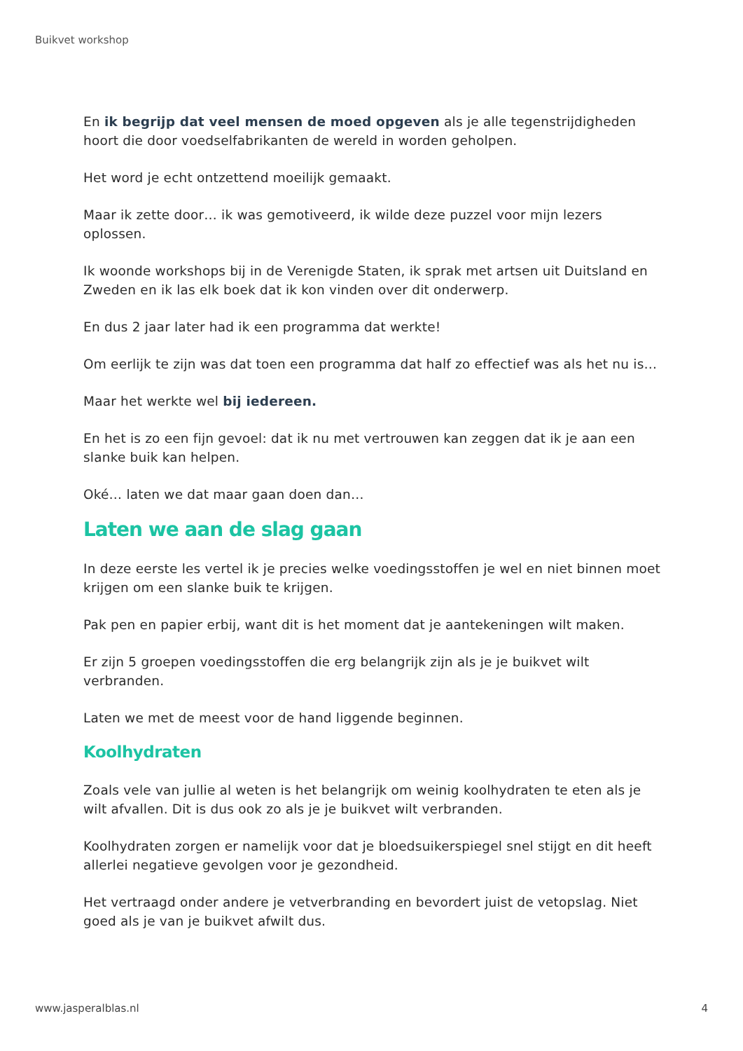Buikvet workshop
En ik begrijp dat veel mensen de moed opgeven als je alle tegenstrijdigheden hoort die door voedselfabrikanten de wereld in worden geholpen.
Het word je echt ontzettend moeilijk gemaakt.
Maar ik zette door… ik was gemotiveerd, ik wilde deze puzzel voor mijn lezers oplossen.
Ik woonde workshops bij in de Verenigde Staten, ik sprak met artsen uit Duitsland en Zweden en ik las elk boek dat ik kon vinden over dit onderwerp.
En dus 2 jaar later had ik een programma dat werkte!
Om eerlijk te zijn was dat toen een programma dat half zo effectief was als het nu is…
Maar het werkte wel bij iedereen.
En het is zo een fijn gevoel: dat ik nu met vertrouwen kan zeggen dat ik je aan een slanke buik kan helpen.
Oké… laten we dat maar gaan doen dan…
Laten we aan de slag gaan
In deze eerste les vertel ik je precies welke voedingsstoffen je wel en niet binnen moet krijgen om een slanke buik te krijgen.
Pak pen en papier erbij, want dit is het moment dat je aantekeningen wilt maken.
Er zijn 5 groepen voedingsstoffen die erg belangrijk zijn als je je buikvet wilt verbranden.
Laten we met de meest voor de hand liggende beginnen.
Koolhydraten
Zoals vele van jullie al weten is het belangrijk om weinig koolhydraten te eten als je wilt afvallen. Dit is dus ook zo als je je buikvet wilt verbranden.
Koolhydraten zorgen er namelijk voor dat je bloedsuikerspiegel snel stijgt en dit heeft allerlei negatieve gevolgen voor je gezondheid.
Het vertraagd onder andere je vetverbranding en bevordert juist de vetopslag. Niet goed als je van je buikvet afwilt dus.
www.jasperalblas.nl 4